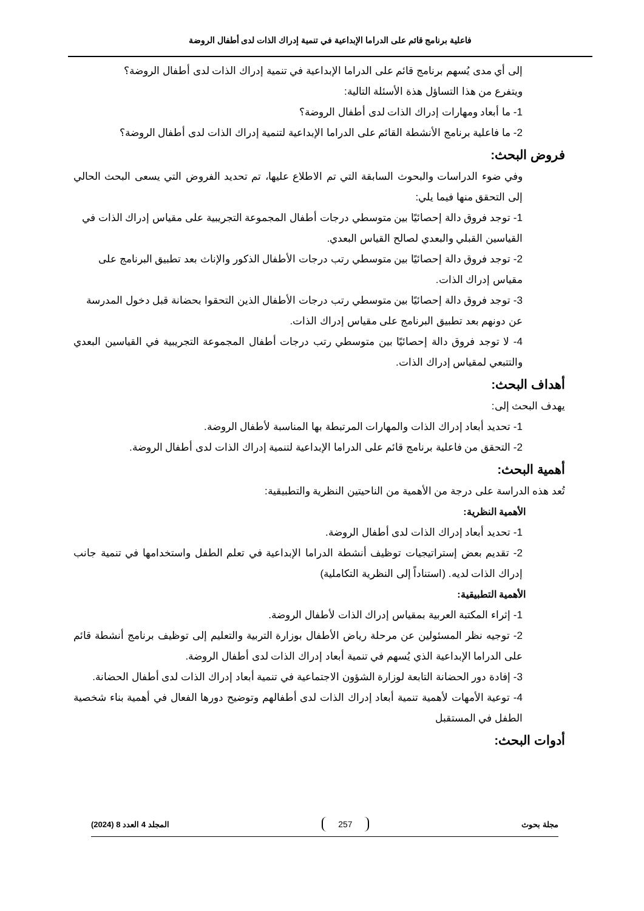فاعلية برنامج قائم على الدراما الإبداعية في تنمية إدراك الذات لدى أطفال الروضة
إلى أي مدى يُسهم برنامج قائم على الدراما الإبداعية في تنمية إدراك الذات لدى أطفال الروضة؟
ويتفرع من هذا التساؤل هذة الأسئلة التالية:
1- ما أبعاد ومهارات إدراك الذات لدى أطفال الروضة؟
2- ما فاعلية برنامج الأنشطة القائم على الدراما الإبداعية لتنمية إدراك الذات لدى أطفال الروضة؟
فروض البحث:
وفي ضوء الدراسات والبحوث السابقة التي تم الاطلاع عليها، تم تحديد الفروض التي يسعى البحث الحالي إلى التحقق منها فيما يلي:
1- توجد فروق دالة إحصائيًا بين متوسطي درجات أطفال المجموعة التجريبية على مقياس إدراك الذات في
القياسين القبلي والبعدي لصالح القياس البعدي.
2- توجد فروق دالة إحصائيًا بين متوسطي رتب درجات الأطفال الذكور والإناث بعد تطبيق البرنامج على
مقياس إدراك الذات.
3- توجد فروق دالة إحصائيًا بين متوسطي رتب درجات الأطفال الذين التحقوا بحضانة قبل دخول المدرسة
عن دونهم بعد تطبيق البرنامج على مقياس إدراك الذات.
4- لا توجد فروق دالة إحصائيًا بين متوسطي رتب درجات أطفال المجموعة التجريبية في القياسين البعدي والتتبعي لمقياس إدراك الذات.
أهداف البحث:
يهدف البحث إلى:
1- تحديد أبعاد إدراك الذات والمهارات المرتبطة بها المناسبة لأطفال الروضة.
2- التحقق من فاعلية برنامج قائم على الدراما الإبداعية لتنمية إدراك الذات لدى أطفال الروضة.
أهمية البحث:
تُعد هذه الدراسة على درجة من الأهمية من الناحيتين النظرية والتطبيقية:
الأهمية النظرية:
1- تحديد أبعاد إدراك الذات لدى أطفال الروضة.
2- تقديم بعض إستراتيجيات توظيف أنشطة الدراما الإبداعية في تعلم الطفل واستخدامها في تنمية جانب إدراك الذات لديه. (استناداً إلى النظرية التكاملية)
الأهمية التطبيقية:
1- إثراء المكتبة العربية بمقياس إدراك الذات لأطفال الروضة.
2- توجيه نظر المسئولين عن مرحلة رياض الأطفال بوزارة التربية والتعليم إلى توظيف برنامج أنشطة قائم على الدراما الإبداعية الذي يُسهم في تنمية أبعاد إدراك الذات لدى أطفال الروضة.
3- إفادة دور الحضانة التابعة لوزارة الشؤون الاجتماعية في تنمية أبعاد إدراك الذات لدى أطفال الحضانة.
4- توعية الأمهات لأهمية تنمية أبعاد إدراك الذات لدى أطفالهم وتوضيح دورها الفعال في أهمية بناء شخصية الطفل في المستقبل
أدوات البحث:
مجلة بحوث 257 المجلد 4 العدد 8 (2024)